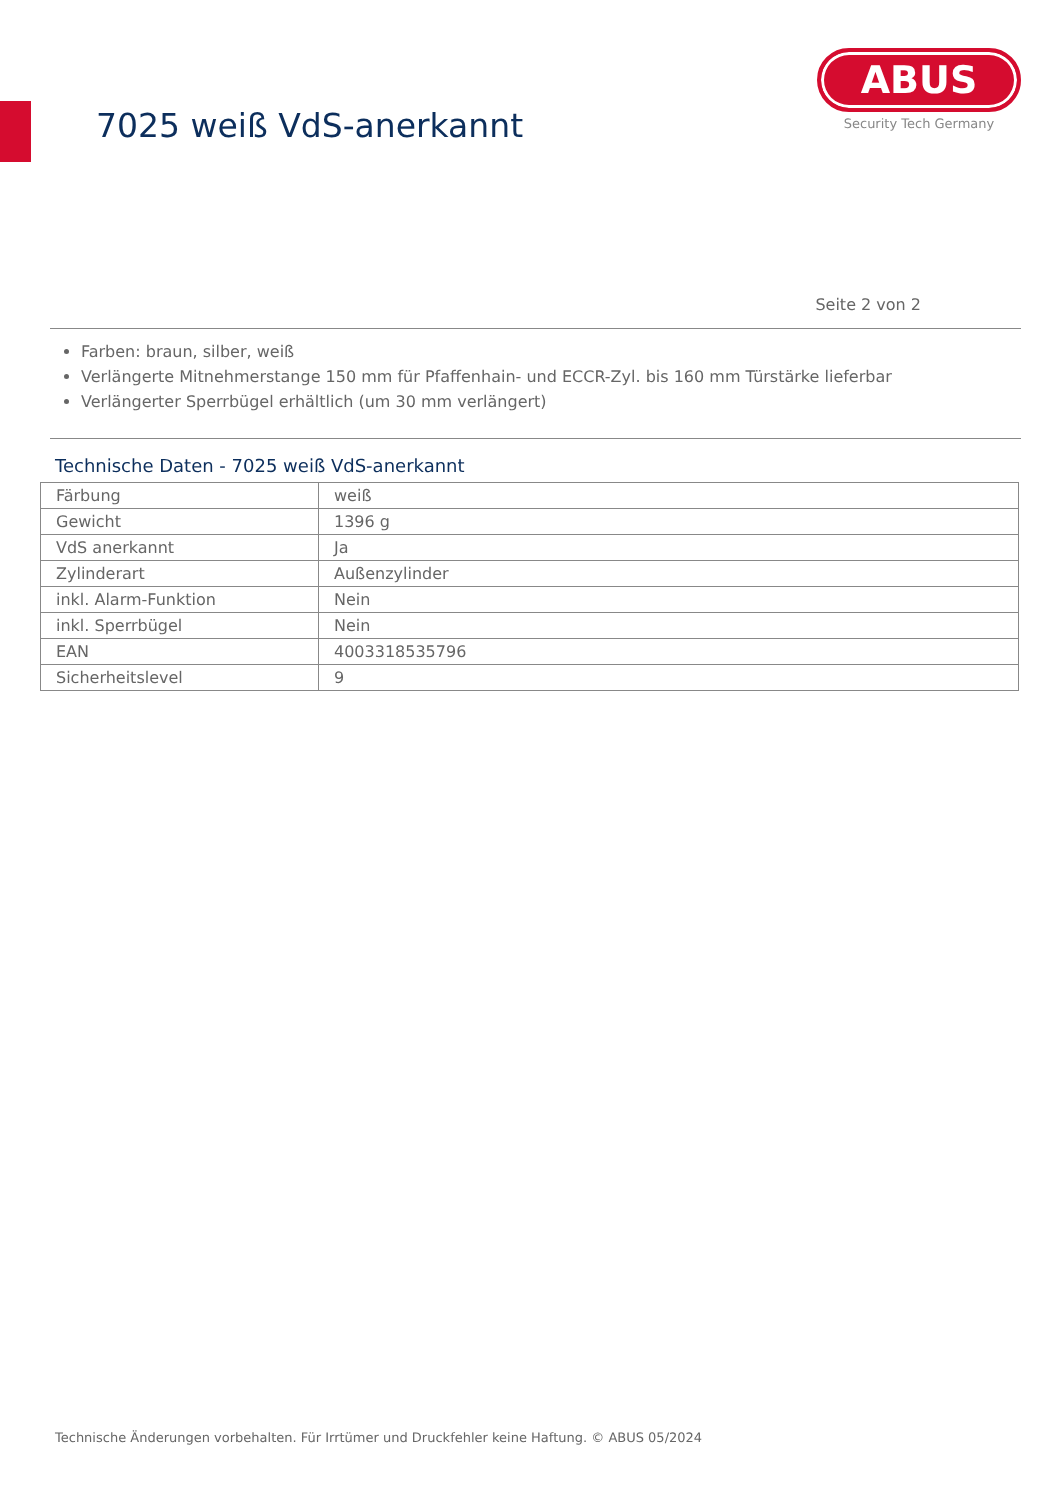7025 weiß VdS-anerkannt
ABUS
Security Tech Germany
Seite 2 von 2
Farben: braun, silber, weiß
Verlängerte Mitnehmerstange 150 mm für Pfaffenhain- und ECCR-Zyl. bis 160 mm Türstärke lieferbar
Verlängerter Sperrbügel erhältlich (um 30 mm verlängert)
Technische Daten - 7025 weiß VdS-anerkannt
| Färbung | weiß |
| Gewicht | 1396 g |
| VdS anerkannt | Ja |
| Zylinderart | Außenzylinder |
| inkl. Alarm-Funktion | Nein |
| inkl. Sperrbügel | Nein |
| EAN | 4003318535796 |
| Sicherheitslevel | 9 |
Technische Änderungen vorbehalten. Für Irrtümer und Druckfehler keine Haftung. © ABUS 05/2024